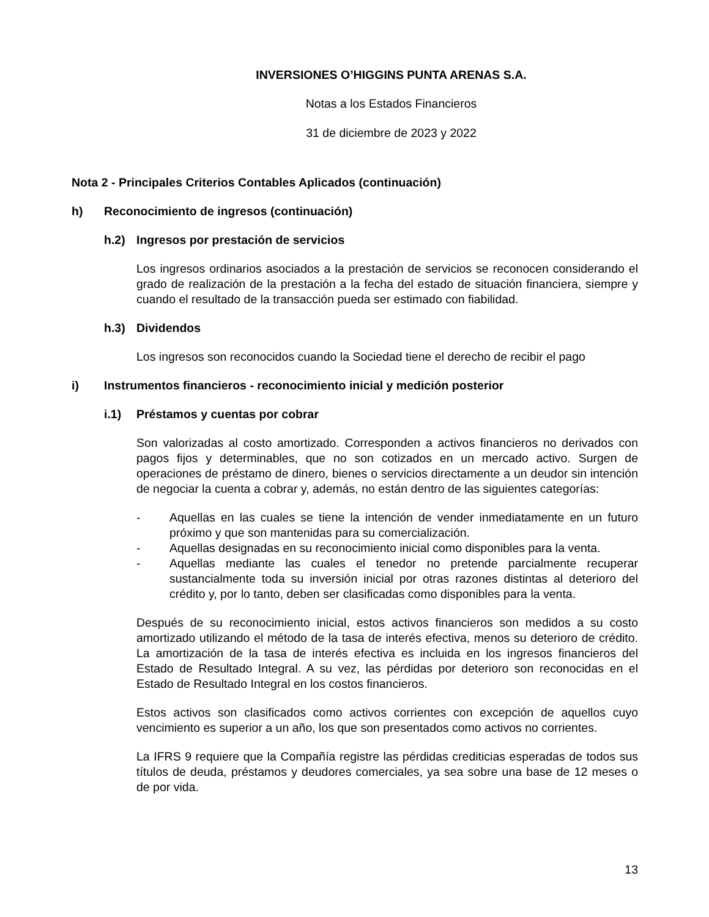INVERSIONES O’HIGGINS PUNTA ARENAS S.A.
Notas a los Estados Financieros
31 de diciembre de 2023 y 2022
Nota 2 - Principales Criterios Contables Aplicados (continuación)
h) Reconocimiento de ingresos (continuación)
h.2) Ingresos por prestación de servicios
Los ingresos ordinarios asociados a la prestación de servicios se reconocen considerando el grado de realización de la prestación a la fecha del estado de situación financiera, siempre y cuando el resultado de la transacción pueda ser estimado con fiabilidad.
h.3) Dividendos
Los ingresos son reconocidos cuando la Sociedad tiene el derecho de recibir el pago
i) Instrumentos financieros - reconocimiento inicial y medición posterior
i.1) Préstamos y cuentas por cobrar
Son valorizadas al costo amortizado. Corresponden a activos financieros no derivados con pagos fijos y determinables, que no son cotizados en un mercado activo. Surgen de operaciones de préstamo de dinero, bienes o servicios directamente a un deudor sin intención de negociar la cuenta a cobrar y, además, no están dentro de las siguientes categorías:
- Aquellas en las cuales se tiene la intención de vender inmediatamente en un futuro próximo y que son mantenidas para su comercialización.
- Aquellas designadas en su reconocimiento inicial como disponibles para la venta.
- Aquellas mediante las cuales el tenedor no pretende parcialmente recuperar sustancialmente toda su inversión inicial por otras razones distintas al deterioro del crédito y, por lo tanto, deben ser clasificadas como disponibles para la venta.
Después de su reconocimiento inicial, estos activos financieros son medidos a su costo amortizado utilizando el método de la tasa de interés efectiva, menos su deterioro de crédito. La amortización de la tasa de interés efectiva es incluida en los ingresos financieros del Estado de Resultado Integral. A su vez, las pérdidas por deterioro son reconocidas en el Estado de Resultado Integral en los costos financieros.
Estos activos son clasificados como activos corrientes con excepción de aquellos cuyo vencimiento es superior a un año, los que son presentados como activos no corrientes.
La IFRS 9 requiere que la Compañía registre las pérdidas crediticias esperadas de todos sus títulos de deuda, préstamos y deudores comerciales, ya sea sobre una base de 12 meses o de por vida.
13